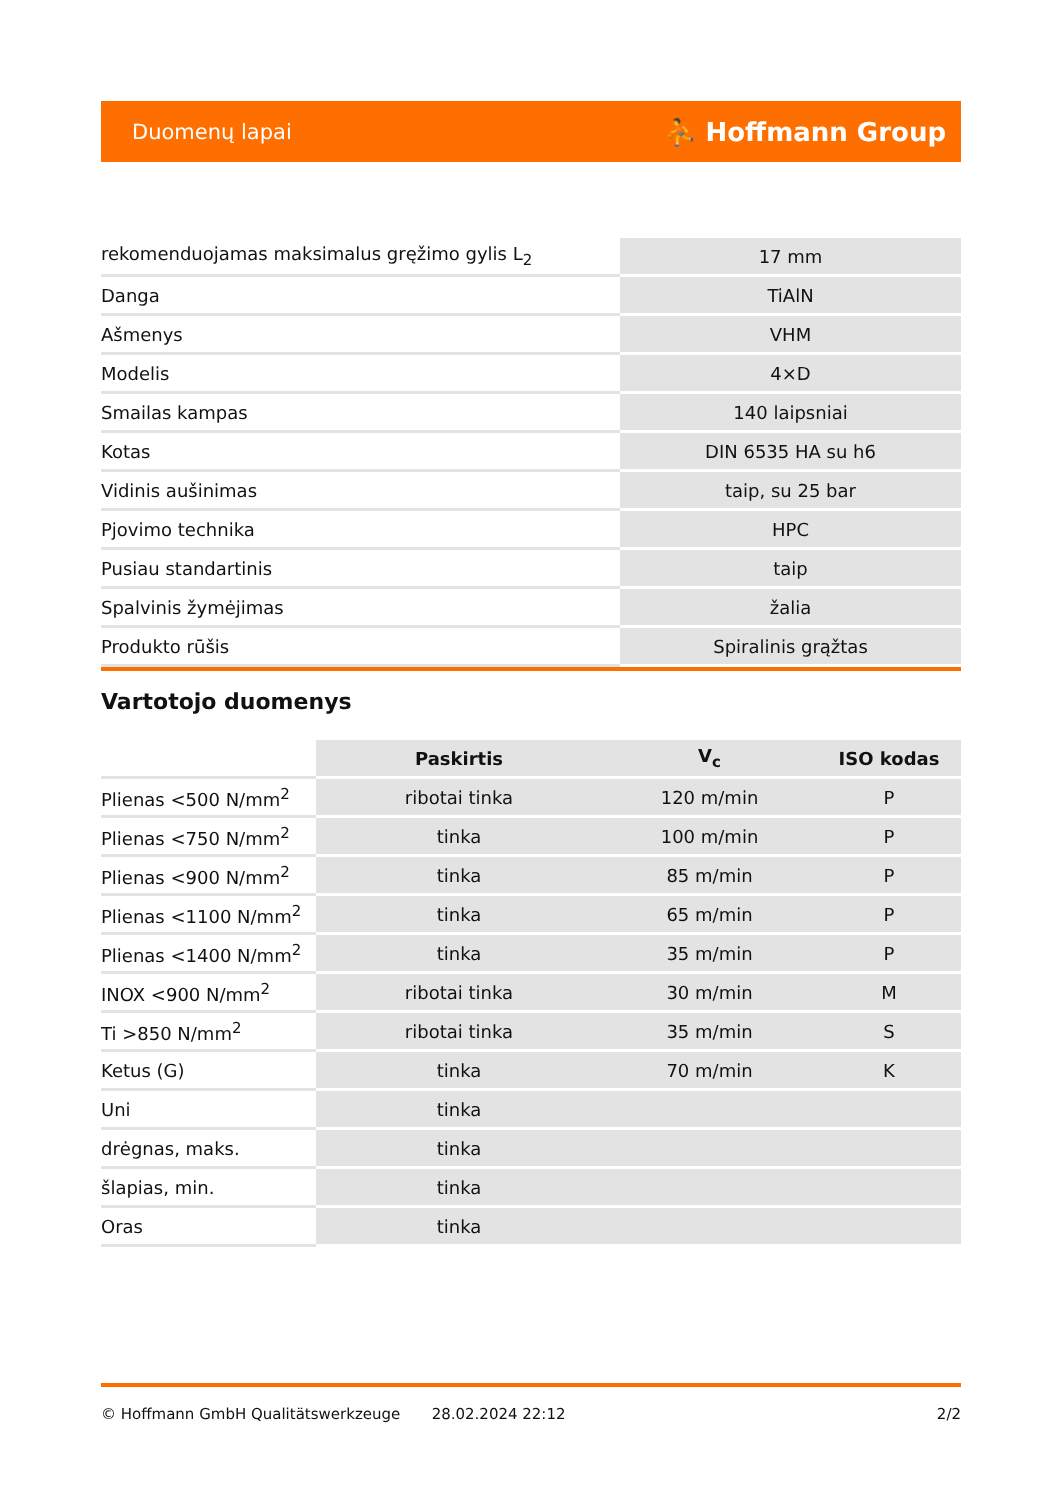Duomenų lapai ⛹ Hoffmann Group
| rekomenduojamas maksimalus gręžimo gylis L<sub>2</sub> | 17 mm |
| Danga | TiAlN |
| Ašmenys | VHM |
| Modelis | 4×D |
| Smailas kampas | 140 laipsniai |
| Kotas | DIN 6535 HA su h6 |
| Vidinis aušinimas | taip, su 25 bar |
| Pjovimo technika | HPC |
| Pusiau standartinis | taip |
| Spalvinis žymėjimas | žalia |
| Produkto rūšis | Spiralinis grąžtas |
Vartotojo duomenys
| | Paskirtis | V<sub>c</sub> | ISO kodas |
| --- | --- | --- | --- |
| Plienas <500 N/mm<sup>2</sup> | ribotai tinka | 120 m/min | P |
| Plienas <750 N/mm<sup>2</sup> | tinka | 100 m/min | P |
| Plienas <900 N/mm<sup>2</sup> | tinka | 85 m/min | P |
| Plienas <1100 N/mm<sup>2</sup> | tinka | 65 m/min | P |
| Plienas <1400 N/mm<sup>2</sup> | tinka | 35 m/min | P |
| INOX <900 N/mm<sup>2</sup> | ribotai tinka | 30 m/min | M |
| Ti >850 N/mm<sup>2</sup> | ribotai tinka | 35 m/min | S |
| Ketus (G) | tinka | 70 m/min | K |
| Uni | tinka | | |
| drėgnas, maks. | tinka | | |
| šlapias, min. | tinka | | |
| Oras | tinka | | |
© Hoffmann GmbH Qualitätswerkzeuge 28.02.2024 22:12 2/2